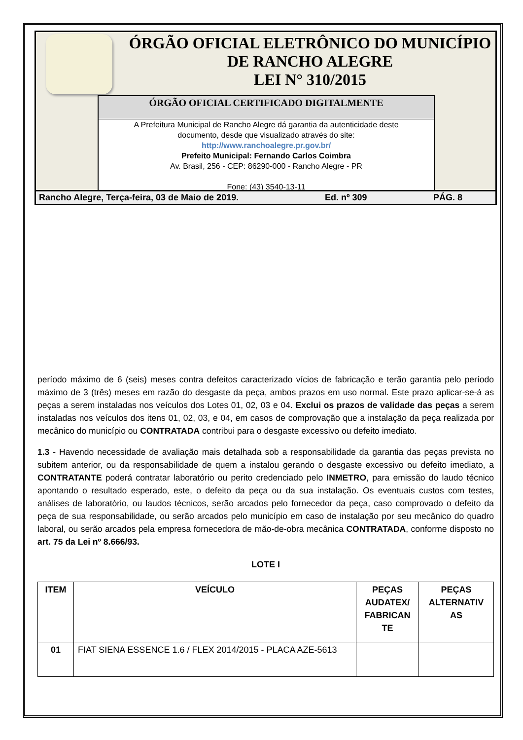ÓRGÃO OFICIAL ELETRÔNICO DO MUNICÍPIO
DE RANCHO ALEGRE
LEI N° 310/2015
ÓRGÃO OFICIAL CERTIFICADO DIGITALMENTE
A Prefeitura Municipal de Rancho Alegre dá garantia da autenticidade deste
documento, desde que visualizado através do site:
http://www.ranchoalegre.pr.gov.br/
Prefeito Municipal: Fernando Carlos Coimbra
Av. Brasil, 256 - CEP: 86290-000 - Rancho Alegre - PR
Fone: (43) 3540-13-11
Rancho Alegre, Terça-feira, 03 de Maio de 2019. Ed. nº 309 PÁG. 8
período máximo de 6 (seis) meses contra defeitos caracterizado vícios de fabricação e terão garantia pelo período máximo de 3 (três) meses em razão do desgaste da peça, ambos prazos em uso normal. Este prazo aplicar-se-á as peças a serem instaladas nos veículos dos Lotes 01, 02, 03 e 04. Exclui os prazos de validade das peças a serem instaladas nos veículos dos itens 01, 02, 03, e 04, em casos de comprovação que a instalação da peça realizada por mecânico do município ou CONTRATADA contribui para o desgaste excessivo ou defeito imediato.
1.3 - Havendo necessidade de avaliação mais detalhada sob a responsabilidade da garantia das peças prevista no subitem anterior, ou da responsabilidade de quem a instalou gerando o desgaste excessivo ou defeito imediato, a CONTRATANTE poderá contratar laboratório ou perito credenciado pelo INMETRO, para emissão do laudo técnico apontando o resultado esperado, este, o defeito da peça ou da sua instalação. Os eventuais custos com testes, análises de laboratório, ou laudos técnicos, serão arcados pelo fornecedor da peça, caso comprovado o defeito da peça de sua responsabilidade, ou serão arcados pelo município em caso de instalação por seu mecânico do quadro laboral, ou serão arcados pela empresa fornecedora de mão-de-obra mecânica CONTRATADA, conforme disposto no art. 75 da Lei nº 8.666/93.
LOTE I
| ITEM | VEÍCULO | PEÇAS AUDATEX/ FABRICAN TE | PEÇAS ALTERNATIV AS |
| --- | --- | --- | --- |
| 01 | FIAT SIENA ESSENCE 1.6 / FLEX 2014/2015 - PLACA AZE-5613 | | |